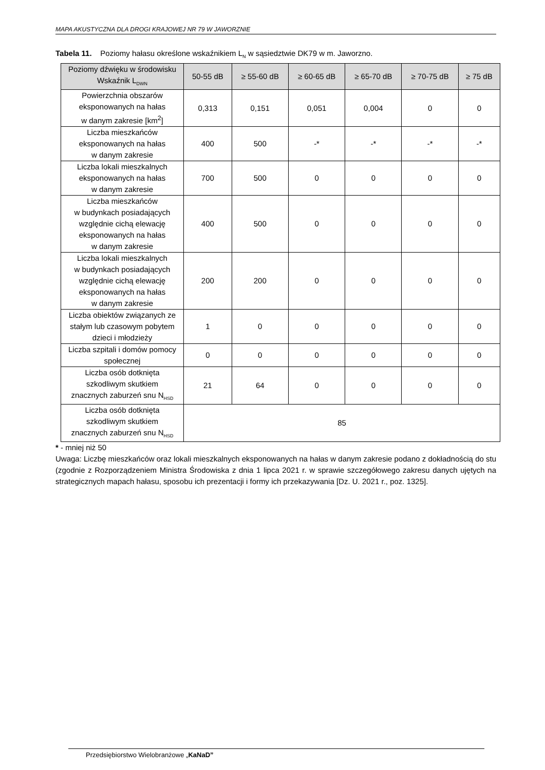MAPA AKUSTYCZNA DLA DROGI KRAJOWEJ NR 79 W JAWORZNIE
Tabela 11. Poziomy hałasu określone wskaźnikiem L<sub>N</sub> w sąsiedztwie DK79 w m. Jaworzno.
| Poziomy dźwięku w środowisku Wskaźnik L<sub>DWN</sub> | 50-55 dB | ≥ 55-60 dB | ≥ 60-65 dB | ≥ 65-70 dB | ≥ 70-75 dB | ≥ 75 dB |
| --- | --- | --- | --- | --- | --- | --- |
| Powierzchnia obszarów eksponowanych na hałas w danym zakresie [km<sup>2</sup>] | 0,313 | 0,151 | 0,051 | 0,004 | 0 | 0 |
| Liczba mieszkańców eksponowanych na hałas w danym zakresie | 400 | 500 | -* | -* | -* | -* |
| Liczba lokali mieszkalnych eksponowanych na hałas w danym zakresie | 700 | 500 | 0 | 0 | 0 | 0 |
| Liczba mieszkańców w budynkach posiadających względnie cichą elewację eksponowanych na hałas w danym zakresie | 400 | 500 | 0 | 0 | 0 | 0 |
| Liczba lokali mieszkalnych w budynkach posiadających względnie cichą elewację eksponowanych na hałas w danym zakresie | 200 | 200 | 0 | 0 | 0 | 0 |
| Liczba obiektów związanych ze stałym lub czasowym pobytem dzieci i młodzieży | 1 | 0 | 0 | 0 | 0 | 0 |
| Liczba szpitali i domów pomocy społecznej | 0 | 0 | 0 | 0 | 0 | 0 |
| Liczba osób dotknięta szkodliwym skutkiem znacznych zaburzeń snu N<sub>HSD</sub> | 21 | 64 | 0 | 0 | 0 | 0 |
| Liczba osób dotknięta szkodliwym skutkiem znacznych zaburzeń snu N<sub>HSD</sub> | 85 | | | | | |
* - mniej niż 50
Uwaga: Liczbę mieszkańców oraz lokali mieszkalnych eksponowanych na hałas w danym zakresie podano z dokładnością do stu (zgodnie z Rozporządzeniem Ministra Środowiska z dnia 1 lipca 2021 r. w sprawie szczegółowego zakresu danych ujętych na strategicznych mapach hałasu, sposobu ich prezentacji i formy ich przekazywania [Dz. U. 2021 r., poz. 1325].
Przedsiębiorstwo Wielobranżowe „KaNaD”